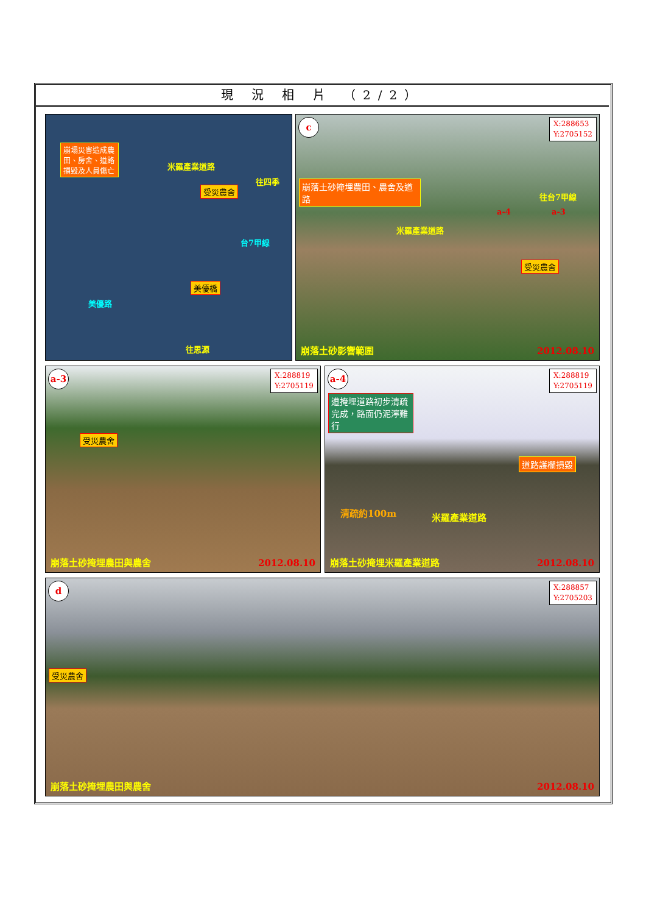現 況 相 片 （2/2）
崩塌災害造成農田、房舍、道路損毀及人員傷亡
受災農舍
美優橋
往四季
往思源
米羅產業道路
美優路
台7甲線
c
X:288653
Y:2705152
崩落土砂掩埋農田、農舍及道路
米羅產業道路
往台7甲線
a-4 a-3
受災農舍
崩落土砂影響範圍 2012.08.10
a-3
X:288819
Y:2705119
受災農舍
崩落土砂掩埋農田與農舍 2012.08.10
a-4
X:288819
Y:2705119
遭掩埋道路初步清疏完成，路面仍泥濘難行
道路護欄損毀
清疏約100m 米羅產業道路
崩落土砂掩埋米羅產業道路 2012.08.10
d
X:288857
Y:2705203
受災農舍
崩落土砂掩埋農田與農舍 2012.08.10